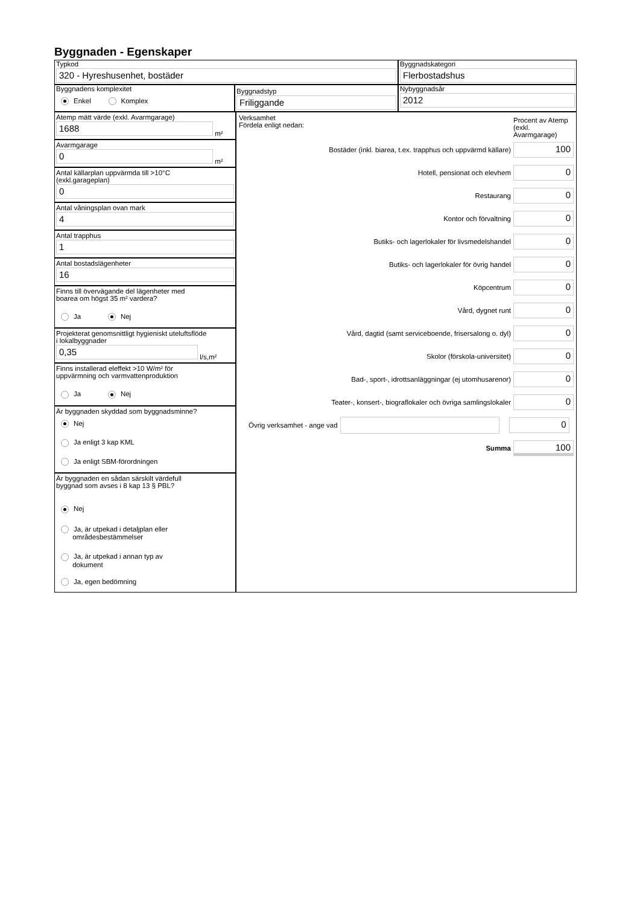Byggnaden - Egenskaper
Typkod
320 - Hyreshusenhet, bostäder
Byggnadskategori
Flerbostadshus
Byggnadens komplexitet
Enkel Komplex
Byggnadstyp
Friliggande
Nybyggnadsår
2012
Atemp mätt värde (exkl. Avarmgarage)
1688
m²
Avarmgarage
0
m²
Antal källarplan uppvärmda till >10°C
(exkl.garageplan)
0
Antal våningsplan ovan mark
4
Antal trapphus
1
Antal bostadslägenheter
16
Finns till övervägande del lägenheter med
boarea om högst 35 m² vardera?
Ja Nej
Projekterat genomsnittligt hygieniskt uteluftsflöde
i lokalbyggnader
0,35
l/s,m²
Finns installerad eleffekt >10 W/m² för
uppvärmning och varmvattenproduktion
Ja Nej
Är byggnaden skyddad som byggnadsminne?
Nej
Ja enligt 3 kap KML
Ja enligt SBM-förordningen
Är byggnaden en sådan särskilt värdefull
byggnad som avses i 8 kap 13 § PBL?
Nej
Ja, är utpekad i detaljplan eller
områdesbestämmelser
Ja, är utpekad i annan typ av
dokument
Ja, egen bedömning
Verksamhet
Fördela enligt nedan:
Procent av Atemp (exkl. Avarmgarage)
Bostäder (inkl. biarea, t.ex. trapphus och uppvärmd källare)
100
Hotell, pensionat och elevhem
0
Restaurang
0
Kontor och förvaltning
0
Butiks- och lagerlokaler för livsmedelshandel
0
Butiks- och lagerlokaler för övrig handel
0
Köpcentrum
0
Vård, dygnet runt
0
Vård, dagtid (samt serviceboende, frisersalong o. dyl)
0
Skolor (förskola-universitet)
0
Bad-, sport-, idrottsanläggningar (ej utomhusarenor)
0
Teater-, konsert-, biograflokaler och övriga samlingslokaler
0
Övrig verksamhet - ange vad
0
Summa
100